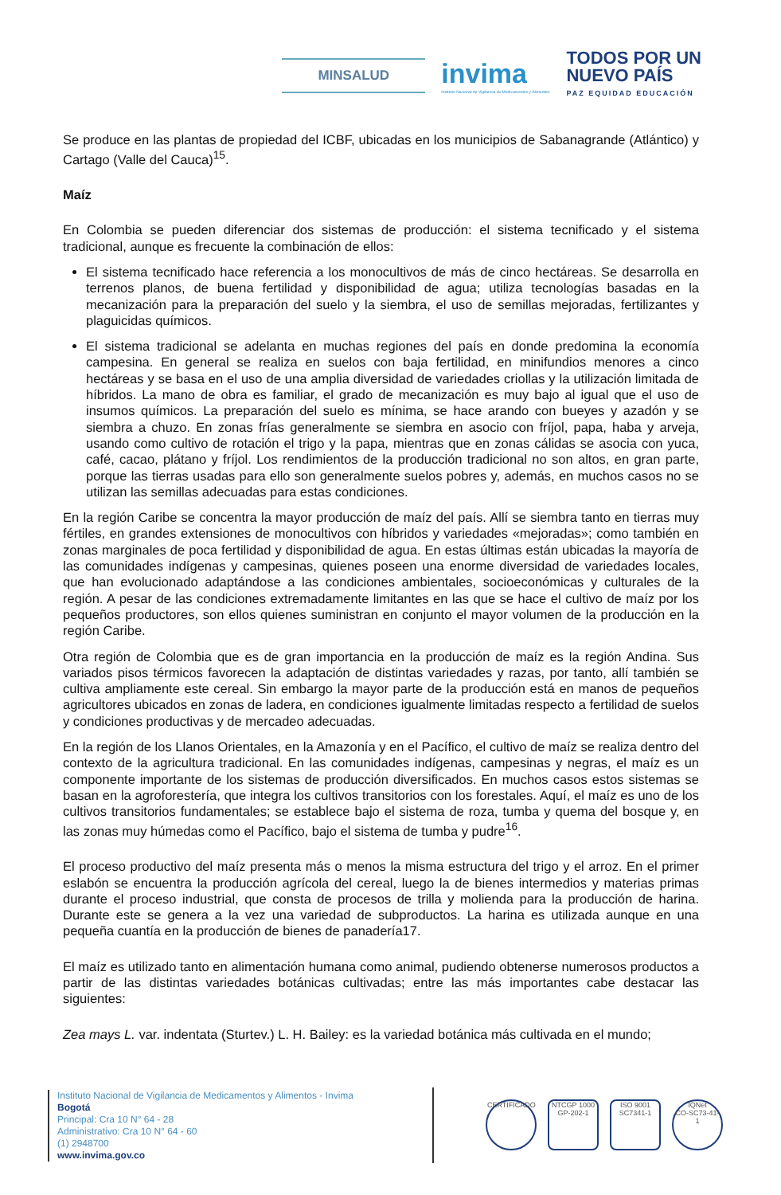MINSALUD
invima
Instituto Nacional de Vigilancia de Medicamentos y Alimentos.
TODOS POR UN
NUEVO PAÍS
PAZ EQUIDAD EDUCACIÓN
Se produce en las plantas de propiedad del ICBF, ubicadas en los municipios de Sabanagrande (Atlántico) y Cartago (Valle del Cauca)<sup>15</sup>.
Maíz
En Colombia se pueden diferenciar dos sistemas de producción: el sistema tecnificado y el sistema tradicional, aunque es frecuente la combinación de ellos:
El sistema tecnificado hace referencia a los monocultivos de más de cinco hectáreas. Se desarrolla en terrenos planos, de buena fertilidad y disponibilidad de agua; utiliza tecnologías basadas en la mecanización para la preparación del suelo y la siembra, el uso de semillas mejoradas, fertilizantes y plaguicidas químicos.
El sistema tradicional se adelanta en muchas regiones del país en donde predomina la economía campesina. En general se realiza en suelos con baja fertilidad, en minifundios menores a cinco hectáreas y se basa en el uso de una amplia diversidad de variedades criollas y la utilización limitada de híbridos. La mano de obra es familiar, el grado de mecanización es muy bajo al igual que el uso de insumos químicos. La preparación del suelo es mínima, se hace arando con bueyes y azadón y se siembra a chuzo. En zonas frías generalmente se siembra en asocio con fríjol, papa, haba y arveja, usando como cultivo de rotación el trigo y la papa, mientras que en zonas cálidas se asocia con yuca, café, cacao, plátano y fríjol. Los rendimientos de la producción tradicional no son altos, en gran parte, porque las tierras usadas para ello son generalmente suelos pobres y, además, en muchos casos no se utilizan las semillas adecuadas para estas condiciones.
En la región Caribe se concentra la mayor producción de maíz del país. Allí se siembra tanto en tierras muy fértiles, en grandes extensiones de monocultivos con híbridos y variedades «mejoradas»; como también en zonas marginales de poca fertilidad y disponibilidad de agua. En estas últimas están ubicadas la mayoría de las comunidades indígenas y campesinas, quienes poseen una enorme diversidad de variedades locales, que han evolucionado adaptándose a las condiciones ambientales, socioeconómicas y culturales de la región. A pesar de las condiciones extremadamente limitantes en las que se hace el cultivo de maíz por los pequeños productores, son ellos quienes suministran en conjunto el mayor volumen de la producción en la región Caribe.
Otra región de Colombia que es de gran importancia en la producción de maíz es la región Andina. Sus variados pisos térmicos favorecen la adaptación de distintas variedades y razas, por tanto, allí también se cultiva ampliamente este cereal. Sin embargo la mayor parte de la producción está en manos de pequeños agricultores ubicados en zonas de ladera, en condiciones igualmente limitadas respecto a fertilidad de suelos y condiciones productivas y de mercadeo adecuadas.
En la región de los Llanos Orientales, en la Amazonía y en el Pacífico, el cultivo de maíz se realiza dentro del contexto de la agricultura tradicional. En las comunidades indígenas, campesinas y negras, el maíz es un componente importante de los sistemas de producción diversificados. En muchos casos estos sistemas se basan en la agroforestería, que integra los cultivos transitorios con los forestales. Aquí, el maíz es uno de los cultivos transitorios fundamentales; se establece bajo el sistema de roza, tumba y quema del bosque y, en las zonas muy húmedas como el Pacífico, bajo el sistema de tumba y pudre<sup>16</sup>.
El proceso productivo del maíz presenta más o menos la misma estructura del trigo y el arroz. En el primer eslabón se encuentra la producción agrícola del cereal, luego la de bienes intermedios y materias primas durante el proceso industrial, que consta de procesos de trilla y molienda para la producción de harina. Durante este se genera a la vez una variedad de subproductos. La harina es utilizada aunque en una pequeña cuantía en la producción de bienes de panadería17.
El maíz es utilizado tanto en alimentación humana como animal, pudiendo obtenerse numerosos productos a partir de las distintas variedades botánicas cultivadas; entre las más importantes cabe destacar las siguientes:
Zea mays L. var. indentata (Sturtev.) L. H. Bailey: es la variedad botánica más cultivada en el mundo;
Instituto Nacional de Vigilancia de Medicamentos y Alimentos - Invima
Bogotá
Principal: Cra 10 N° 64 - 28
Administrativo: Cra 10 N° 64 - 60
(1) 2948700
www.invima.gov.co
CERTIFICADO NTCGP 1000
GP-202-1
ISO 9001
SC7341-1
IQNet
CO-SC73-41-1